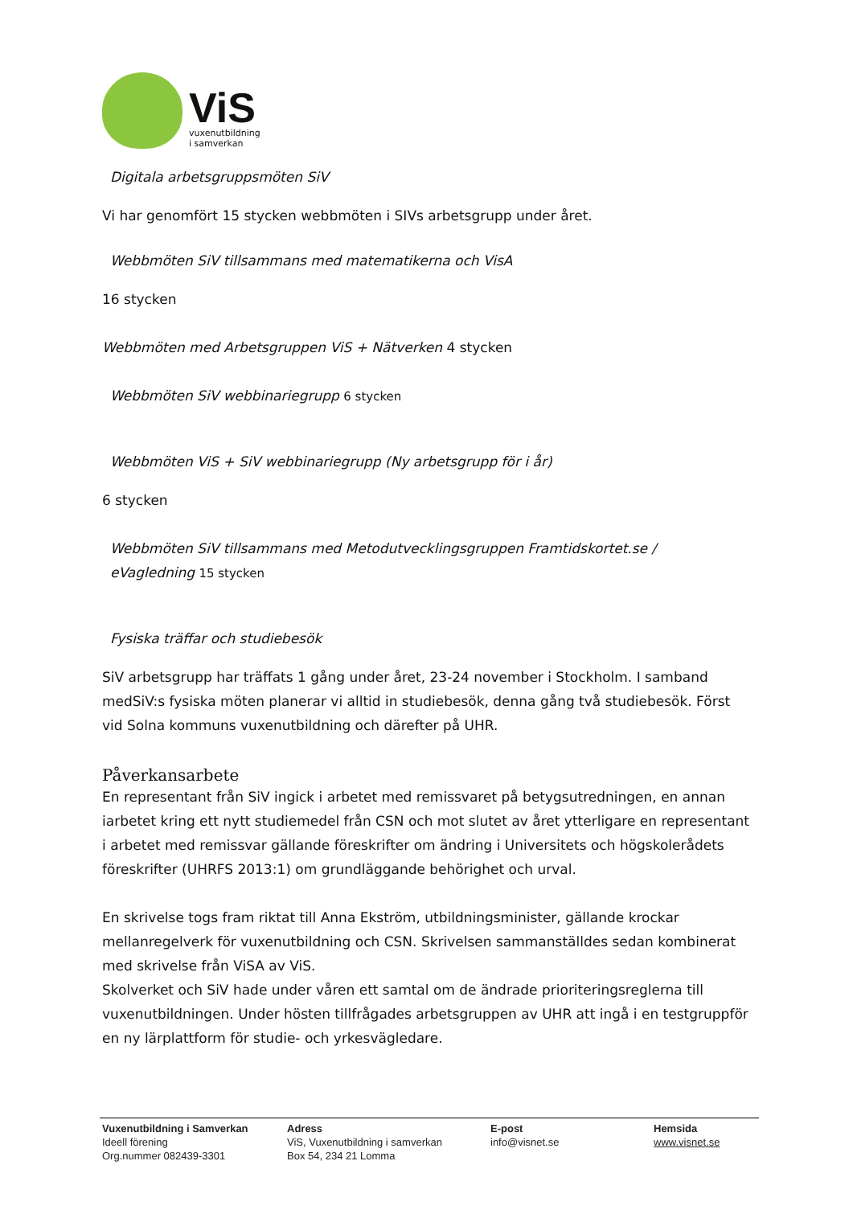ViS
vuxenutbildning
i samverkan
Digitala arbetsgruppsmöten SiV
Vi har genomfört 15 stycken webbmöten i SIVs arbetsgrupp under året.
Webbmöten SiV tillsammans med matematikerna och VisA
16 stycken
Webbmöten med Arbetsgruppen ViS + Nätverken 4 stycken
Webbmöten SiV webbinariegrupp 6 stycken
Webbmöten ViS + SiV webbinariegrupp (Ny arbetsgrupp för i år)
6 stycken
Webbmöten SiV tillsammans med Metodutvecklingsgruppen Framtidskortet.se /
eVagledning 15 stycken
Fysiska träffar och studiebesök
SiV arbetsgrupp har träffats 1 gång under året, 23-24 november i Stockholm. I samband medSiV:s fysiska möten planerar vi alltid in studiebesök, denna gång två studiebesök. Först vid Solna kommuns vuxenutbildning och därefter på UHR.
Påverkansarbete
En representant från SiV ingick i arbetet med remissvaret på betygsutredningen, en annan iarbetet kring ett nytt studiemedel från CSN och mot slutet av året ytterligare en representant i arbetet med remissvar gällande föreskrifter om ändring i Universitets och högskolerådets föreskrifter (UHRFS 2013:1) om grundläggande behörighet och urval.
En skrivelse togs fram riktat till Anna Ekström, utbildningsminister, gällande krockar mellanregelverk för vuxenutbildning och CSN. Skrivelsen sammanställdes sedan kombinerat med skrivelse från ViSA av ViS.
Skolverket och SiV hade under våren ett samtal om de ändrade prioriteringsreglerna till vuxenutbildningen. Under hösten tillfrågades arbetsgruppen av UHR att ingå i en testgruppför en ny lärplattform för studie- och yrkesvägledare.
Vuxenutbildning i Samverkan
Ideell förening
Org.nummer 082439-3301
Adress
ViS, Vuxenutbildning i samverkan
Box 54, 234 21 Lomma
E-post
info@visnet.se
Hemsida
www.visnet.se